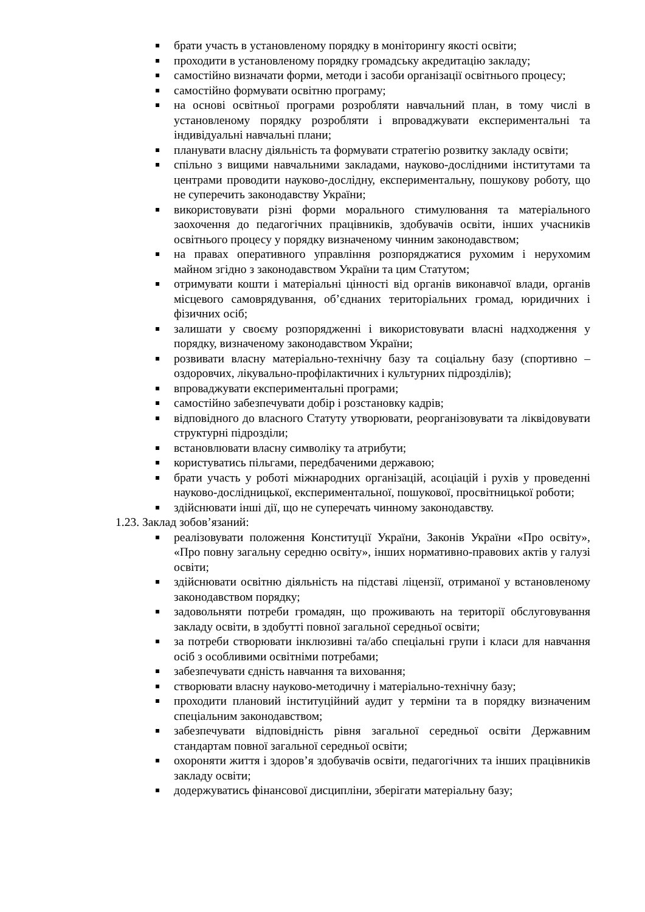брати участь в установленому порядку в моніторингу якості освіти;
проходити в установленому порядку громадську акредитацію закладу;
самостійно визначати форми, методи і засоби організації освітнього процесу;
самостійно формувати освітню програму;
на основі освітньої програми розробляти навчальний план, в тому числі в установленому порядку розробляти і впроваджувати експериментальні та індивідуальні навчальні плани;
планувати власну діяльність та формувати стратегію розвитку закладу освіти;
спільно з вищими навчальними закладами, науково-дослідними інститутами та центрами проводити науково-дослідну, експериментальну, пошукову роботу, що не суперечить законодавству України;
використовувати різні форми морального стимулювання та матеріального заохочення до педагогічних працівників, здобувачів освіти, інших учасників освітнього процесу у порядку визначеному чинним законодавством;
на правах оперативного управління розпоряджатися рухомим і нерухомим майном згідно з законодавством України та цим Статутом;
отримувати кошти і матеріальні цінності від органів виконавчої влади, органів місцевого самоврядування, об’єднаних територіальних громад, юридичних і фізичних осіб;
залишати у своєму розпорядженні і використовувати власні надходження у порядку, визначеному законодавством України;
розвивати власну матеріально-технічну базу та соціальну базу (спортивно – оздоровчих, лікувально-профілактичних і культурних підрозділів);
впроваджувати експериментальні програми;
самостійно забезпечувати добір і розстановку кадрів;
відповідного до власного Статуту утворювати, реорганізовувати та ліквідовувати структурні підрозділи;
встановлювати власну символіку та атрибути;
користуватись пільгами, передбаченими державою;
брати участь у роботі міжнародних організацій, асоціацій і рухів у проведенні науково-дослідницької, експериментальної, пошукової, просвітницької роботи;
здійснювати інші дії, що не суперечать чинному законодавству.
1.23. Заклад зобов’язаний:
реалізовувати положення Конституції України, Законів України «Про освіту», «Про повну загальну середню освіту», інших нормативно-правових актів у галузі освіти;
здійснювати освітню діяльність на підставі ліцензії, отриманої у встановленому законодавством порядку;
задовольняти потреби громадян, що проживають на території обслуговування закладу освіти, в здобутті повної загальної середньої освіти;
за потреби створювати інклюзивні та/або спеціальні групи і класи для навчання осіб з особливими освітніми потребами;
забезпечувати єдність навчання та виховання;
створювати власну науково-методичну і матеріально-технічну базу;
проходити плановий інституційний аудит у терміни та в порядку визначеним спеціальним законодавством;
забезпечувати відповідність рівня загальної середньої освіти Державним стандартам повної загальної середньої освіти;
охороняти життя і здоров’я здобувачів освіти, педагогічних та інших працівників закладу освіти;
додержуватись фінансової дисципліни, зберігати матеріальну базу;